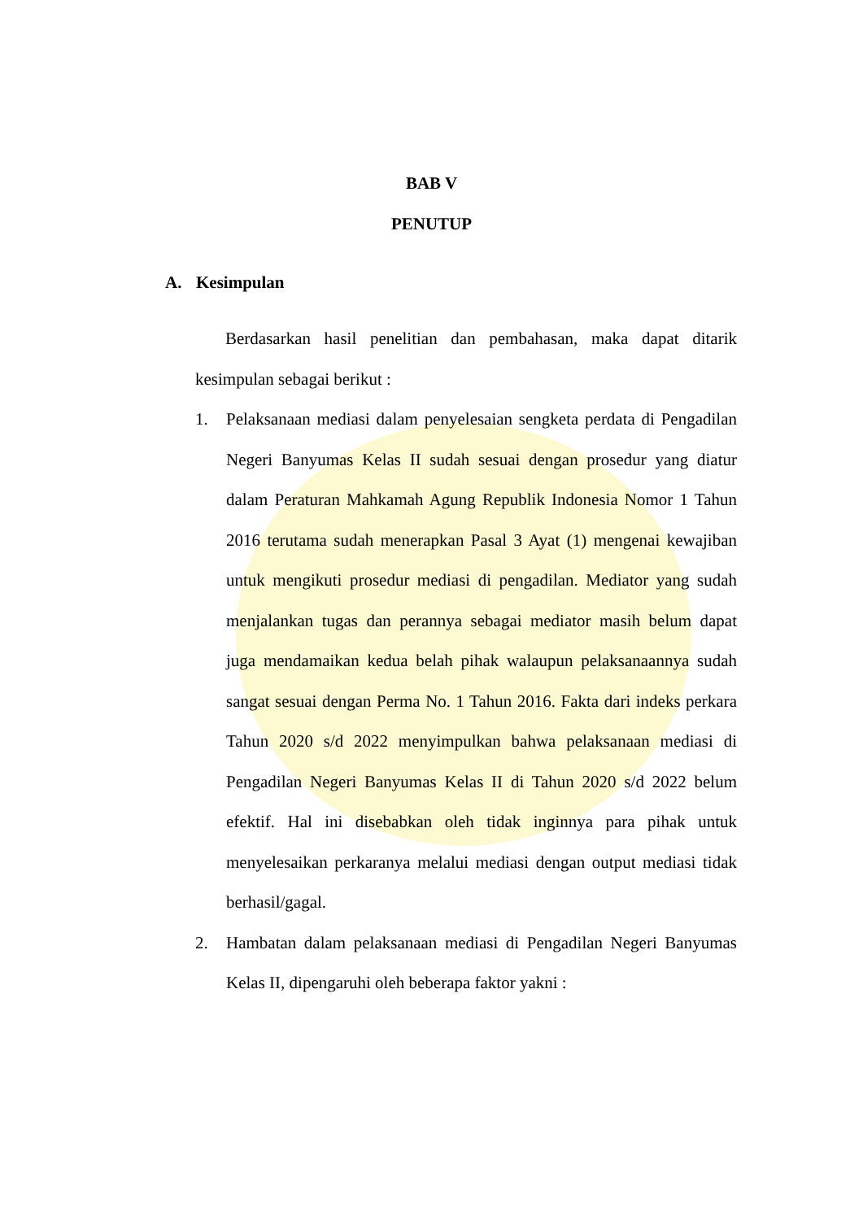BAB V
PENUTUP
A. Kesimpulan
Berdasarkan hasil penelitian dan pembahasan, maka dapat ditarik kesimpulan sebagai berikut :
1. Pelaksanaan mediasi dalam penyelesaian sengketa perdata di Pengadilan Negeri Banyumas Kelas II sudah sesuai dengan prosedur yang diatur dalam Peraturan Mahkamah Agung Republik Indonesia Nomor 1 Tahun 2016 terutama sudah menerapkan Pasal 3 Ayat (1) mengenai kewajiban untuk mengikuti prosedur mediasi di pengadilan. Mediator yang sudah menjalankan tugas dan perannya sebagai mediator masih belum dapat juga mendamaikan kedua belah pihak walaupun pelaksanaannya sudah sangat sesuai dengan Perma No. 1 Tahun 2016. Fakta dari indeks perkara Tahun 2020 s/d 2022 menyimpulkan bahwa pelaksanaan mediasi di Pengadilan Negeri Banyumas Kelas II di Tahun 2020 s/d 2022 belum efektif. Hal ini disebabkan oleh tidak inginnya para pihak untuk menyelesaikan perkaranya melalui mediasi dengan output mediasi tidak berhasil/gagal.
2. Hambatan dalam pelaksanaan mediasi di Pengadilan Negeri Banyumas Kelas II, dipengaruhi oleh beberapa faktor yakni :